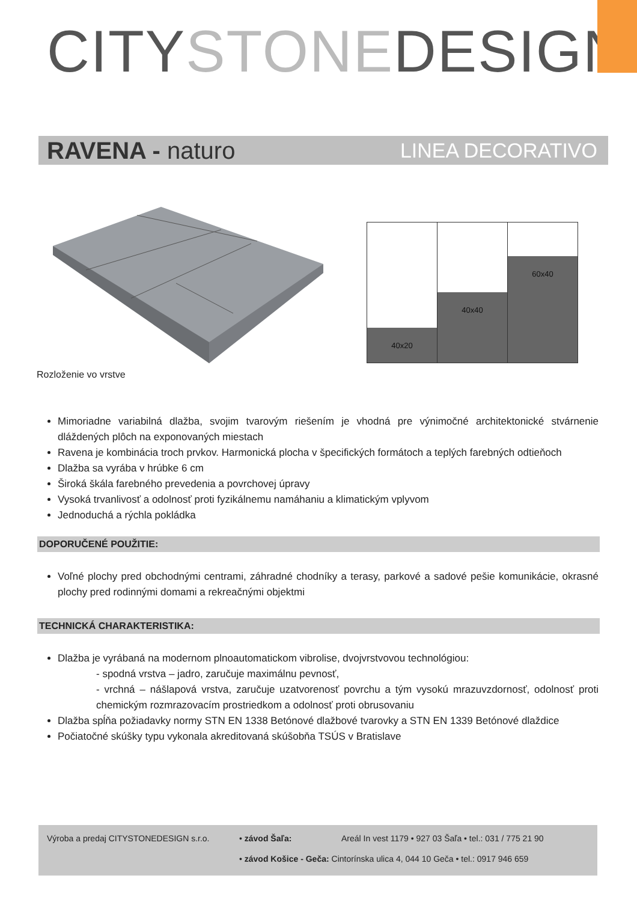CITYSTONEDESIGN
RAVENA - naturo LINEA DECORATIVO
40x20
40x40
60x40
Rozloženie vo vrstve
Mimoriadne variabilná dlažba, svojim tvarovým riešením je vhodná pre výnimočné architektonické stvárnenie dláždených plôch na exponovaných miestach
Ravena je kombinácia troch prvkov. Harmonická plocha v špecifických formátoch a teplých farebných odtieňoch
Dlažba sa vyrába v hrúbke 6 cm
Široká škála farebného prevedenia a povrchovej úpravy
Vysoká trvanlivosť a odolnosť proti fyzikálnemu namáhaniu a klimatickým vplyvom
Jednoduchá a rýchla pokládka
DOPORUČENÉ POUŽITIE:
Voľné plochy pred obchodnými centrami, záhradné chodníky a terasy, parkové a sadové pešie komunikácie, okrasné plochy pred rodinnými domami a rekreačnými objektmi
TECHNICKÁ CHARAKTERISTIKA:
Dlažba je vyrábaná na modernom plnoautomatickom vibrolise, dvojvrstvovou technológiou:
- spodná vrstva – jadro, zaručuje maximálnu pevnosť,
- vrchná – nášlapová vrstva, zaručuje uzatvorenosť povrchu a tým vysokú mrazuvzdornosť, odolnosť proti chemickým rozmrazovacím prostriedkom a odolnosť proti obrusovaniu
Dlažba spĺňa požiadavky normy STN EN 1338 Betónové dlažbové tvarovky a STN EN 1339 Betónové dlaždice
Počiatočné skúšky typu vykonala akreditovaná skúšobňa TSÚS v Bratislave
| Výroba a predaj CITYSTONEDESIGN s.r.o. | • závod Šaľa: | Areál In vest 1179 • 927 03 Šaľa • tel.: 031 / 775 21 90 |
| | • závod Košice - Geča: Cintorínska ulica 4, 044 10 Geča • tel.: 0917 946 659 | |